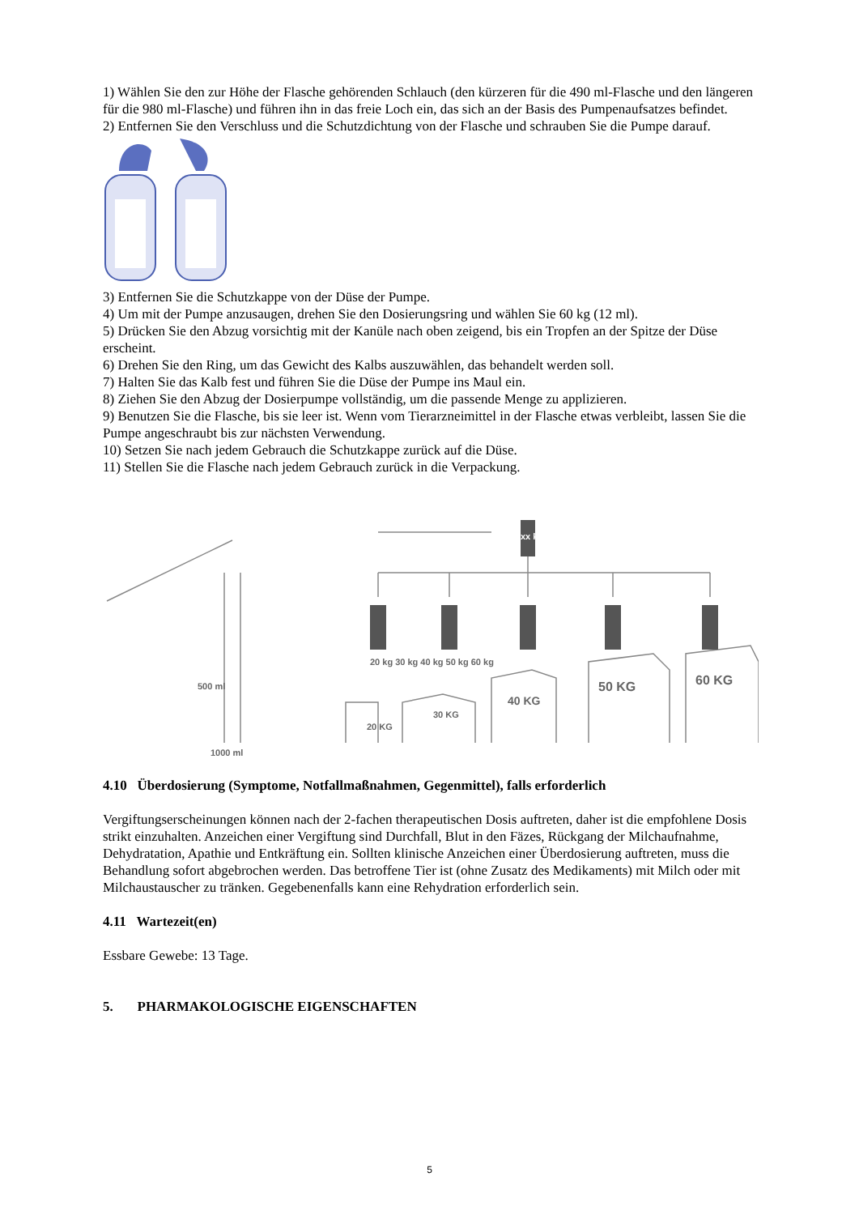1) Wählen Sie den zur Höhe der Flasche gehörenden Schlauch (den kürzeren für die 490 ml-Flasche und den längeren für die 980 ml-Flasche) und führen ihn in das freie Loch ein, das sich an der Basis des Pumpenaufsatzes befindet.
2) Entfernen Sie den Verschluss und die Schutzdichtung von der Flasche und schrauben Sie die Pumpe darauf.
3) Entfernen Sie die Schutzkappe von der Düse der Pumpe.
4) Um mit der Pumpe anzusaugen, drehen Sie den Dosierungsring und wählen Sie 60 kg (12 ml).
5) Drücken Sie den Abzug vorsichtig mit der Kanüle nach oben zeigend, bis ein Tropfen an der Spitze der Düse erscheint.
6) Drehen Sie den Ring, um das Gewicht des Kalbs auszuwählen, das behandelt werden soll.
7) Halten Sie das Kalb fest und führen Sie die Düse der Pumpe ins Maul ein.
8) Ziehen Sie den Abzug der Dosierpumpe vollständig, um die passende Menge zu applizieren.
9) Benutzen Sie die Flasche, bis sie leer ist. Wenn vom Tierarzneimittel in der Flasche etwas verbleibt, lassen Sie die Pumpe angeschraubt bis zur nächsten Verwendung.
10) Setzen Sie nach jedem Gebrauch die Schutzkappe zurück auf die Düse.
11) Stellen Sie die Flasche nach jedem Gebrauch zurück in die Verpackung.
500 ml
1000 ml
20 kg 30 kg 40 kg 50 kg 60 kg
20 KG
30 KG
40 KG
50 KG 60 KG
xx kg
4.10 Überdosierung (Symptome, Notfallmaßnahmen, Gegenmittel), falls erforderlich
Vergiftungserscheinungen können nach der 2-fachen therapeutischen Dosis auftreten, daher ist die empfohlene Dosis strikt einzuhalten. Anzeichen einer Vergiftung sind Durchfall, Blut in den Fäzes, Rückgang der Milchaufnahme, Dehydratation, Apathie und Entkräftung ein. Sollten klinische Anzeichen einer Überdosierung auftreten, muss die Behandlung sofort abgebrochen werden. Das betroffene Tier ist (ohne Zusatz des Medikaments) mit Milch oder mit Milchaustauscher zu tränken. Gegebenenfalls kann eine Rehydration erforderlich sein.
4.11 Wartezeit(en)
Essbare Gewebe: 13 Tage.
5. PHARMAKOLOGISCHE EIGENSCHAFTEN
5